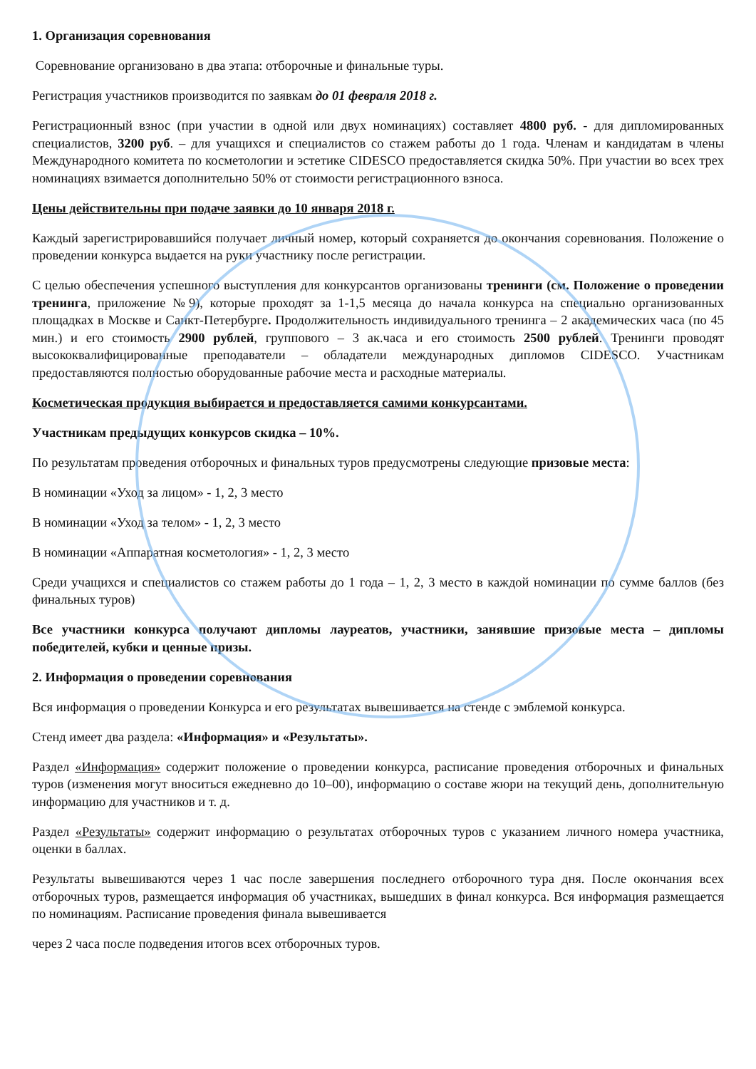1. Организация соревнования
Соревнование организовано в два этапа: отборочные и финальные туры.
Регистрация участников производится по заявкам до 01 февраля 2018 г.
Регистрационный взнос (при участии в одной или двух номинациях) составляет 4800 руб. - для дипломированных специалистов, 3200 руб. – для учащихся и специалистов со стажем работы до 1 года. Членам и кандидатам в члены Международного комитета по косметологии и эстетике CIDESCO предоставляется скидка 50%. При участии во всех трех номинациях взимается дополнительно 50% от стоимости регистрационного взноса.
Цены действительны при подаче заявки до 10 января 2018 г.
Каждый зарегистрировавшийся получает личный номер, который сохраняется до окончания соревнования. Положение о проведении конкурса выдается на руки участнику после регистрации.
С целью обеспечения успешного выступления для конкурсантов организованы тренинги (см. Положение о проведении тренинга, приложение №9), которые проходят за 1-1,5 месяца до начала конкурса на специально организованных площадках в Москве и Санкт-Петербурге. Продолжительность индивидуального тренинга – 2 академических часа (по 45 мин.) и его стоимость 2900 рублей, группового – 3 ак.часа и его стоимость 2500 рублей. Тренинги проводят высококвалифицированные преподаватели – обладатели международных дипломов CIDESCO. Участникам предоставляются полностью оборудованные рабочие места и расходные материалы.
Косметическая продукция выбирается и предоставляется самими конкурсантами.
Участникам предыдущих конкурсов скидка – 10%.
По результатам проведения отборочных и финальных туров предусмотрены следующие призовые места:
В номинации «Уход за лицом» - 1, 2, 3 место
В номинации «Уход за телом» - 1, 2, 3 место
В номинации «Аппаратная косметология» - 1, 2, 3 место
Среди учащихся и специалистов со стажем работы до 1 года – 1, 2, 3 место в каждой номинации по сумме баллов (без финальных туров)
Все участники конкурса получают дипломы лауреатов, участники, занявшие призовые места – дипломы победителей, кубки и ценные призы.
2. Информация о проведении соревнования
Вся информация о проведении Конкурса и его результатах вывешивается на стенде с эмблемой конкурса.
Стенд имеет два раздела: «Информация» и «Результаты».
Раздел «Информация» содержит положение о проведении конкурса, расписание проведения отборочных и финальных туров (изменения могут вноситься ежедневно до 10–00), информацию о составе жюри на текущий день, дополнительную информацию для участников и т. д.
Раздел «Результаты» содержит информацию о результатах отборочных туров с указанием личного номера участника, оценки в баллах.
Результаты вывешиваются через 1 час после завершения последнего отборочного тура дня. После окончания всех отборочных туров, размещается информация об участниках, вышедших в финал конкурса. Вся информация размещается по номинациям. Расписание проведения финала вывешивается
через 2 часа после подведения итогов всех отборочных туров.